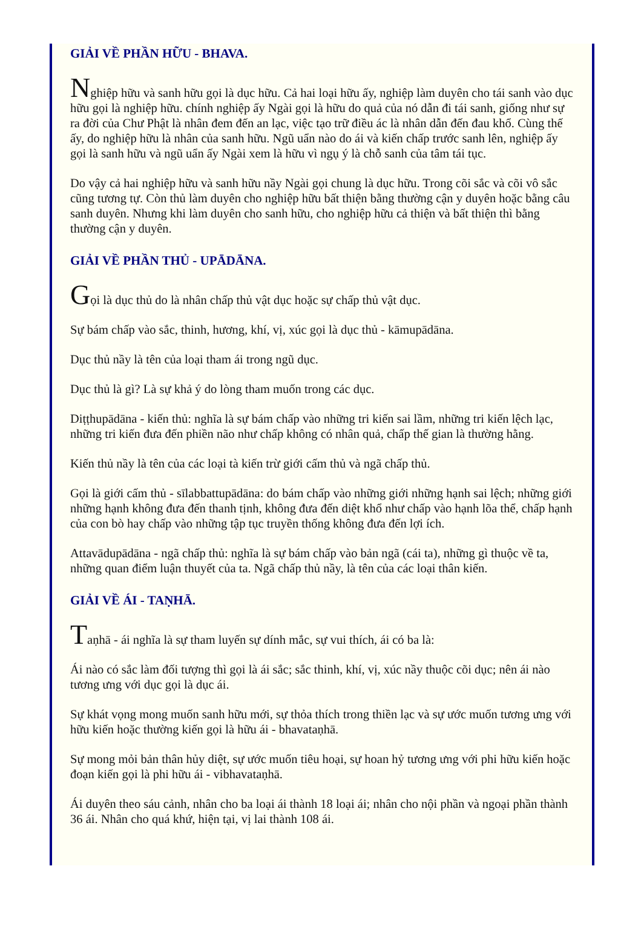GIẢI VỀ PHẦN HỮU - BHAVA.
Nghiệp hữu và sanh hữu gọi là dục hữu. Cả hai loại hữu ấy, nghiệp làm duyên cho tái sanh vào dục hữu gọi là nghiệp hữu. chính nghiệp ấy Ngài gọi là hữu do quả của nó dẫn đi tái sanh, giống như sự ra đời của Chư Phật là nhân đem đến an lạc, việc tạo trữ điều ác là nhân dẫn đến đau khổ. Cùng thế ấy, do nghiệp hữu là nhân của sanh hữu. Ngũ uẩn nào do ái và kiến chấp trước sanh lên, nghiệp ấy gọi là sanh hữu và ngũ uẩn ấy Ngài xem là hữu vì ngụ ý là chỗ sanh của tâm tái tục.
Do vậy cả hai nghiệp hữu và sanh hữu nầy Ngài gọi chung là dục hữu. Trong cõi sắc và cõi vô sắc cũng tương tự. Còn thủ làm duyên cho nghiệp hữu bất thiện bằng thường cận y duyên hoặc bằng câu sanh duyên. Nhưng khi làm duyên cho sanh hữu, cho nghiệp hữu cả thiện và bất thiện thì bằng thường cận y duyên.
GIẢI VỀ PHẦN THỦ - UPĀDĀNA.
Gọi là dục thủ do là nhân chấp thủ vật dục hoặc sự chấp thủ vật dục.
Sự bám chấp vào sắc, thinh, hương, khí, vị, xúc gọi là dục thủ - kāmupādāna.
Dục thủ nầy là tên của loại tham ái trong ngũ dục.
Dục thủ là gì? Là sự khả ý do lòng tham muốn trong các dục.
Diṭṭhupādāna - kiến thủ: nghĩa là sự bám chấp vào những tri kiến sai lầm, những tri kiến lệch lạc, những tri kiến đưa đến phiền não như chấp không có nhân quả, chấp thế gian là thường hằng.
Kiến thủ nầy là tên của các loại tà kiến trừ giới cấm thủ và ngã chấp thủ.
Gọi là giới cấm thủ - sīlabbattupādāna: do bám chấp vào những giới những hạnh sai lệch; những giới những hạnh không đưa đến thanh tịnh, không đưa đến diệt khổ như chấp vào hạnh lõa thể, chấp hạnh của con bò hay chấp vào những tập tục truyền thống không đưa đến lợi ích.
Attavādupādāna - ngã chấp thủ: nghĩa là sự bám chấp vào bản ngã (cái ta), những gì thuộc về ta, những quan điểm luận thuyết của ta. Ngã chấp thủ nầy, là tên của các loại thân kiến.
GIẢI VỀ ÁI - TAṆHĀ.
Taṇhā - ái nghĩa là sự tham luyến sự dính mắc, sự vui thích, ái có ba là:
Ái nào có sắc làm đối tượng thì gọi là ái sắc; sắc thinh, khí, vị, xúc nầy thuộc cõi dục; nên ái nào tương ưng với dục gọi là dục ái.
Sự khát vọng mong muốn sanh hữu mới, sự thỏa thích trong thiền lạc và sự ước muốn tương ưng với hữu kiến hoặc thường kiến gọi là hữu ái - bhavataṇhā.
Sự mong mỏi bản thân hủy diệt, sự ước muốn tiêu hoại, sự hoan hỷ tương ưng với phi hữu kiến hoặc đoạn kiến gọi là phi hữu ái - vibhavataṇhā.
Ái duyên theo sáu cảnh, nhân cho ba loại ái thành 18 loại ái; nhân cho nội phần và ngoại phần thành 36 ái. Nhân cho quá khứ, hiện tại, vị lai thành 108 ái.